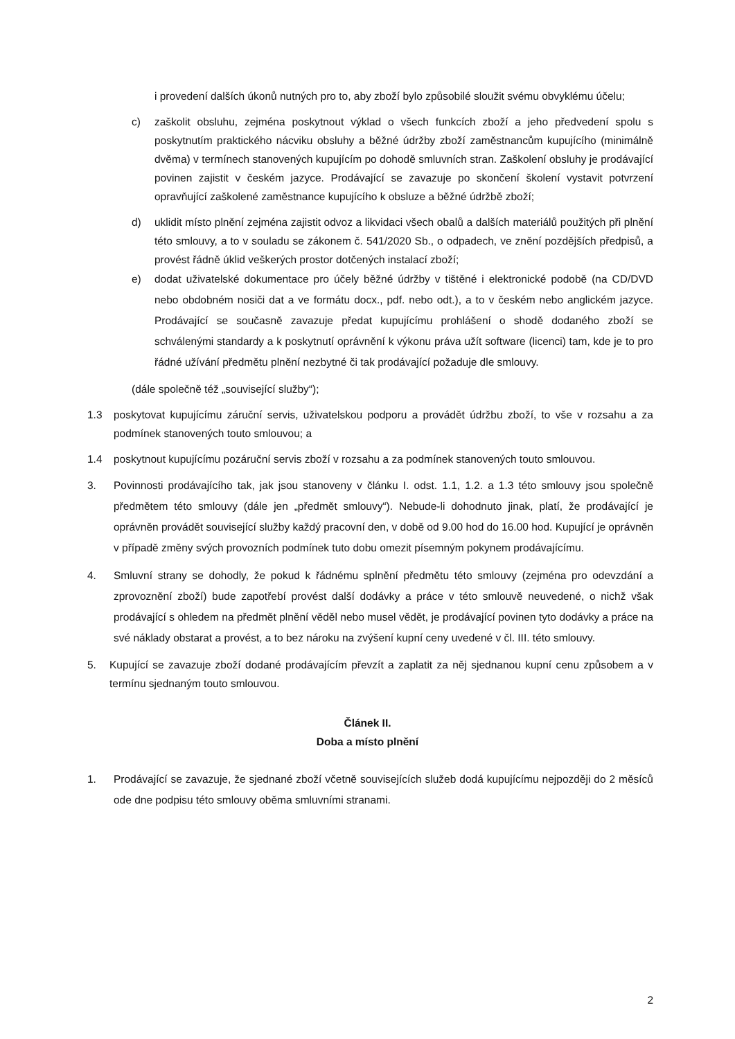i provedení dalších úkonů nutných pro to, aby zboží bylo způsobilé sloužit svému obvyklému účelu;
c) zaškolit obsluhu, zejména poskytnout výklad o všech funkcích zboží a jeho předvedení spolu s poskytnutím praktického nácviku obsluhy a běžné údržby zboží zaměstnancům kupujícího (minimálně dvěma) v termínech stanovených kupujícím po dohodě smluvních stran. Zaškolení obsluhy je prodávající povinen zajistit v českém jazyce. Prodávající se zavazuje po skončení školení vystavit potvrzení opravňující zaškolené zaměstnance kupujícího k obsluze a běžné údržbě zboží;
d) uklidit místo plnění zejména zajistit odvoz a likvidaci všech obalů a dalších materiálů použitých při plnění této smlouvy, a to v souladu se zákonem č. 541/2020 Sb., o odpadech, ve znění pozdějších předpisů, a provést řádně úklid veškerých prostor dotčených instalací zboží;
e) dodat uživatelské dokumentace pro účely běžné údržby v tištěné i elektronické podobě (na CD/DVD nebo obdobném nosiči dat a ve formátu docx., pdf. nebo odt.), a to v českém nebo anglickém jazyce. Prodávající se současně zavazuje předat kupujícímu prohlášení o shodě dodaného zboží se schválenými standardy a k poskytnutí oprávnění k výkonu práva užít software (licenci) tam, kde je to pro řádné užívání předmětu plnění nezbytné či tak prodávající požaduje dle smlouvy.
(dále společně též „související služby“);
1.3 poskytovat kupujícímu záruční servis, uživatelskou podporu a provádět údržbu zboží, to vše v rozsahu a za podmínek stanovených touto smlouvou; a
1.4 poskytnout kupujícímu pozáruční servis zboží v rozsahu a za podmínek stanovených touto smlouvou.
3. Povinnosti prodávajícího tak, jak jsou stanoveny v článku I. odst. 1.1, 1.2. a 1.3 této smlouvy jsou společně předmětem této smlouvy (dále jen „předmět smlouvy“). Nebude-li dohodnuto jinak, platí, že prodávající je oprávněn provádět související služby každý pracovní den, v době od 9.00 hod do 16.00 hod. Kupující je oprávněn v případě změny svých provozních podmínek tuto dobu omezit písemným pokynem prodávajícímu.
4. Smluvní strany se dohodly, že pokud k řádnému splnění předmětu této smlouvy (zejména pro odevzdání a zprovoznění zboží) bude zapotřebí provést další dodávky a práce v této smlouvě neuvedené, o nichž však prodávající s ohledem na předmět plnění věděl nebo musel vědět, je prodávající povinen tyto dodávky a práce na své náklady obstarat a provést, a to bez nároku na zvýšení kupní ceny uvedené v čl. III. této smlouvy.
5. Kupující se zavazuje zboží dodané prodávajícím převzít a zaplatit za něj sjednanou kupní cenu způsobem a v termínu sjednaným touto smlouvou.
Článek II.
Doba a místo plnění
1. Prodávající se zavazuje, že sjednané zboží včetně souvisejících služeb dodá kupujícímu nejpozději do 2 měsíců ode dne podpisu této smlouvy oběma smluvními stranami.
2